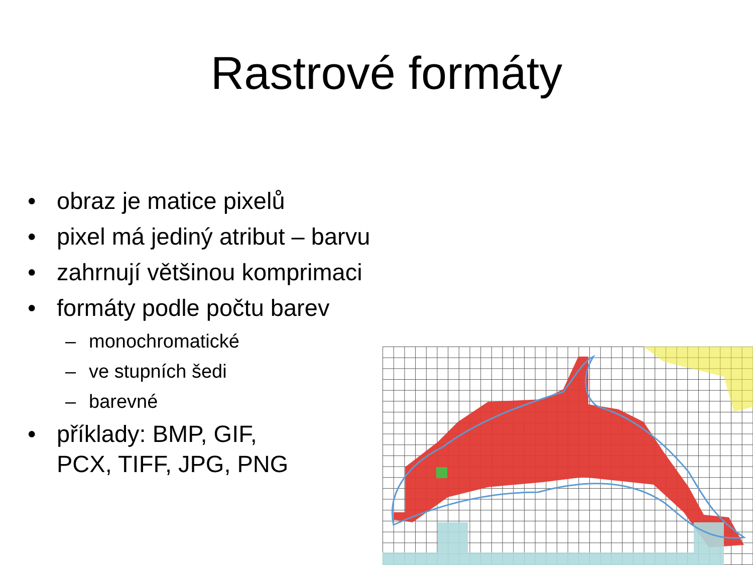Rastrové formáty
• obraz je matice pixelů
• pixel má jediný atribut – barvu
• zahrnují většinou komprimaci
• formáty podle počtu barev
– monochromatické
– ve stupních šedi
– barevné
• příklady: BMP, GIF,
PCX, TIFF, JPG, PNG